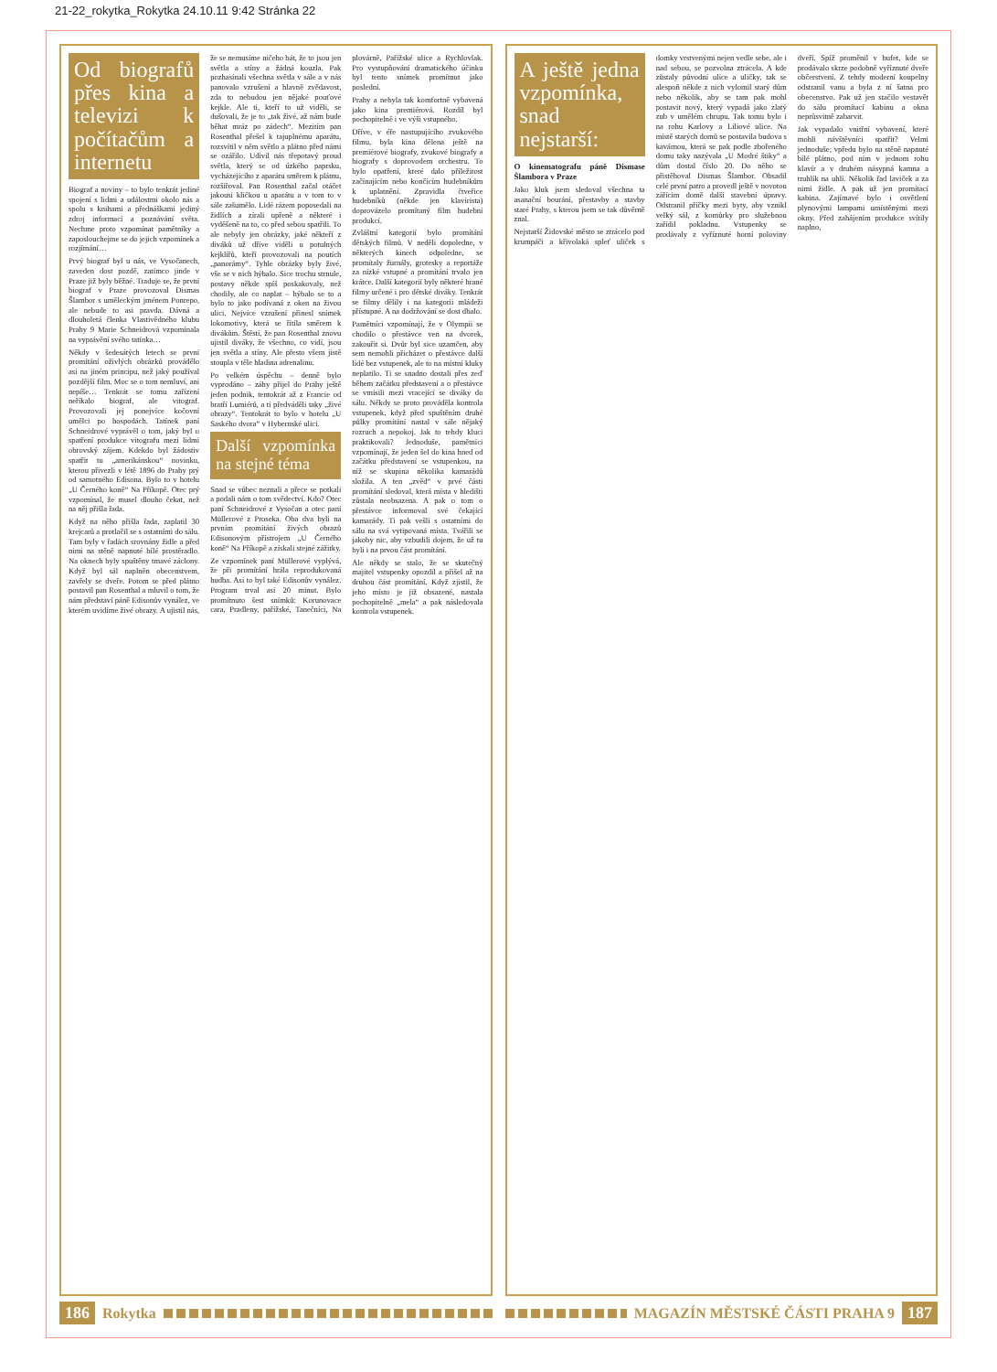21-22_rokytka_Rokytka 24.10.11 9:42 Stránka 22
Od biografů přes kina a televizi k počítačům a internetu
Biograf a noviny – to bylo tenkrát jediné spojení s lidmi a událostmi okolo nás a spolu s knihami a přednáškami jediný zdroj informací a poznávání světa. Nechme proto vzpomínat pamětníky a zaposlouchejme se do jejich vzpomínek a rozjímání…
Prvý biograf byl u nás, ve Vysočanech, zaveden dost pozdě, zatímco jinde v Praze již byly běžné. Traduje se, že první biograf v Praze provozoval Dismas Šlambor s uměleckým jménem Ponrepo, ale nebude to asi pravda. Dávná a dlouholetá členka Vlastivědného klubu Prahy 9 Marie Schneidrová vzpomínala na vyprávění svého tatínka…
Někdy v šedesátých letech se první promítání oživlých obrázků provádělo asi na jiném principu, než jaký používal pozdější film. Moc se o tom nemluví, ani nepíše… Tenkrát se tomu zařízení neříkalo biograf, ale vitograf. Provozovali jej ponejvíce kočovní umělci po hospodách. Tatínek paní Schneidrové vyprávěl o tom, jaký byl o spatření produkce vitografu mezi lidmi obrovský zájem. Kdekdo byl žádostiv spatřit tu „amerikánskou“ novinku, kterou přivezli v létě 1896 do Prahy prý od samotného Edisona. Bylo to v hotelu „U Černého koně“ Na Příkopě. Otec prý vzpomínal, že musel dlouho čekat, než na něj přišla řada.
Když na něho přišla řada, zaplatil 30 krejcarů a protlačil se s ostatními do sálu. Tam byly v řadách srovnány židle a před nimi na stěně napnuté bílé prostěradlo. Na oknech byly spuštěny tmavé záclony. Když byl sál naplněn obecenstvem, zavřely se dveře. Potom se před plátno postavil pan Rosenthal a mluvil o tom, že nám představí páně Edisonův vynález, ve kterém uvidíme živé obrazy. A ujistil nás, že se nemusíme ničeho bát, že to jsou jen světla a stíny a žádná kouzla. Pak pozhasínali všechna světla v sále a v nás panovalo vzrušení a hlavně zvědavost, zda to nebudou jen nějaké pouťové kejkle. Ale ti, kteří to už viděli, se dušovali, že je to „tak živé, až nám bude běhat mráz po zádech“. Mezitím pan Rosenthal přešel k tajuplnému aparátu, rozsvítil v něm světlo a plátno před námi se ozářilo. Udivil nás třepotavý proud světla, který se od úzkého paprsku, vycházejícího z aparátu směrem k plátnu, rozšiřoval. Pan Rosenthal začal otáčet jakousi kličkou u aparátu a v tom to v sále zašumělo. Lidé rázem poposedali na židlích a zírali upřeně a některé i vyděšeně na to, co před sebou spatřili. To ale nebyly jen obrázky, jaké někteří z diváků už dříve viděli u potulných kejklířů, kteří provozovali na poutích „panorámy“. Tyhle obrázky byly živé, vše se v nich hýbalo. Sice trochu strnule, postavy někde spíš poskakovaly, než chodily, ale co naplat – hýbalo se to a bylo to jako podívaná z oken na živou ulici. Nejvíce vzrušení přinesl snímek lokomotivy, která se řítila směrem k divákům. Štěstí, že pan Rosenthal znovu ujistil diváky, že všechno, co vidí, jsou jen světla a stíny. Ale přesto všem jistě stoupla v těle hladina adrenalinu.
Po velkém úspěchu – denně bylo vyprodáno – záhy přijel do Prahy ještě jeden podnik, tentokrát až z Francie od bratří Lumiérů, a ti předváděli taky „živé obrazy“. Tentokrát to bylo v hotelu „U Saského dvora“ v Hybernské ulici.
Další vzpomínka na stejné téma
Snad se vůbec neznali a přece se potkali a podali nám o tom svědectví. Kdo? Otec paní Schneidrové z Vysočan a otec paní Müllerové z Proseka. Oba dva byli na prvním promítání živých obrazů Edisonovým přístrojem „U Černého koně“ Na Příkopě a získali stejné zážitky.
Ze vzpomínek paní Müllerové vyplývá, že při promítání hrála reprodukovaná hudba. Asi to byl také Edisonův vynález. Program trval asi 20 minut. Bylo promítnuto šest snímků: Korunovace cara, Pradleny, pařížské, Tanečníci, Na plovárně, Pařížské ulice a Rychlovlak. Pro vystupňování dramatického účinku byl tento snímek promítnut jako poslední.
Prahy a nebyla tak komfortně vybavená jako kina premiérová. Rozdíl byl pochopitelně i ve výši vstupného.
Dříve, v éře nastupujícího zvukového filmu, byla kina dělena ještě na premiérové biografy, zvukové biografy a biografy s doprovodem orchestru. To bylo opatření, které dalo příležitost začínajícím nebo končícím hudebníkům k uplatnění. Zpravidla čtveřice hudebníků (někde jen klavírista) doprovázelo promítaný film hudební produkcí.
Zvláštní kategorií bylo promítání dětských filmů. V neděli dopoledne, v některých kinech odpoledne, se promítaly žurnály, grotesky a reportáže za nízké vstupné a promítání trvalo jen krátce. Další kategorií byly některé hrané filmy určené i pro dětské diváky. Tenkrát se filmy dělily i na kategorii mládeži přístupné. A na dodržování se dost dbalo.
Pamětníci vzpomínají, že v Olympii se chodilo o přestávce ven na dvorek, zakouřit si. Dvůr byl sice uzamčen, aby sem nemohli přicházet o přestávce další lidé bez vstupenek, ale to na místní kluky neplatilo. Ti se snadno dostali přes zeď během začátku představení a o přestávce se vmísili mezi vracející se diváky do sálu. Někdy se proto prováděla kontrola vstupenek, když před spuštěním druhé půlky promítání nastal v sále nějaký rozruch a nepokoj. Jak to tehdy kluci praktikovali? Jednoduše, pamětníci vzpomínají, že jeden šel do kina hned od začátku představení se vstupenkou, na níž se skupina několika kamarádů složila. A ten „zvěd“ v prvé části promítání sledoval, která místa v hledišti zůstala neobsazena. A pak o tom o přestávce informoval své čekající kamarády. Ti pak vešli s ostatními do sálu na svá vytipovaná místa. Tvářili se jakoby nic, aby vzbudili dojem, že už tu byli i na prvou část promítání.
Ale někdy se stalo, že se skutečný majitel vstupenky opozdil a přišel až na druhou část promítání. Když zjistil, že jeho místo je již obsazené, nastala pochopitelně „mela“ a pak následovala kontrola vstupenek.
186 Rokytka
A ještě jedna vzpomínka, snad nejstarší:
O kinematografu páně Dismase Šlambora v Praze
Jako kluk jsem sledoval všechna ta asanační bourání, přestavby a stavby staré Prahy, s kterou jsem se tak důvěrně znal.
Nejstarší Židovské město se ztrácelo pod krumpáči a křivolaká spleť uliček s domky vrstvenými nejen vedle sebe, ale i nad sebou, se pozvolna ztrácela. A kde zůstaly původní ulice a uličky, tak se alespoň někde z nich vylomil starý dům nebo několik, aby se tam pak mohl postavit nový, který vypadá jako zlatý zub v umělém chrupu. Tak tomu bylo i na rohu Karlovy a Liliové ulice. Na místě starých domů se postavila budova s kavárnou, která se pak podle zbořeného domu taky nazývala „U Modré štiky“ a dům dostal číslo 20. Do něho se přistěhoval Dismas Šlambor. Obsadil celé první patro a provedl ještě v novotou zářícím domě další stavební úpravy. Odstranil příčky mezi byty, aby vznikl velký sál, z komůrky pro služebnou zařídil pokladnu. Vstupenky se prodávaly z vyříznuté horní poloviny dveří. Spíž proměnil v bufet, kde se prodávalo skrze podobně vyříznuté dveře občerstvení. Z tehdy moderní koupelny odstranil vanu a byla z ní šatna pro obecenstvo. Pak už jen stačilo vestavět do sálu promítací kabinu a okna neprůsvitně zabarvit.
Jak vypadalo vnitřní vybavení, které mohli návštěvníci spatřit? Velmi jednoduše; vpředu bylo na stěně napnuté bílé plátno, pod ním v jednom rohu klavír a v druhém násypná kamna a truhlík na uhlí. Několik řad laviček a za nimi židle. A pak už jen promítací kabina. Zajímavé bylo i osvětlení plynovými lampami umístěnými mezi okny. Před zahájením produkce svítily naplno,
MAGAZÍN MĚSTSKÉ ČÁSTI PRAHA 9 187